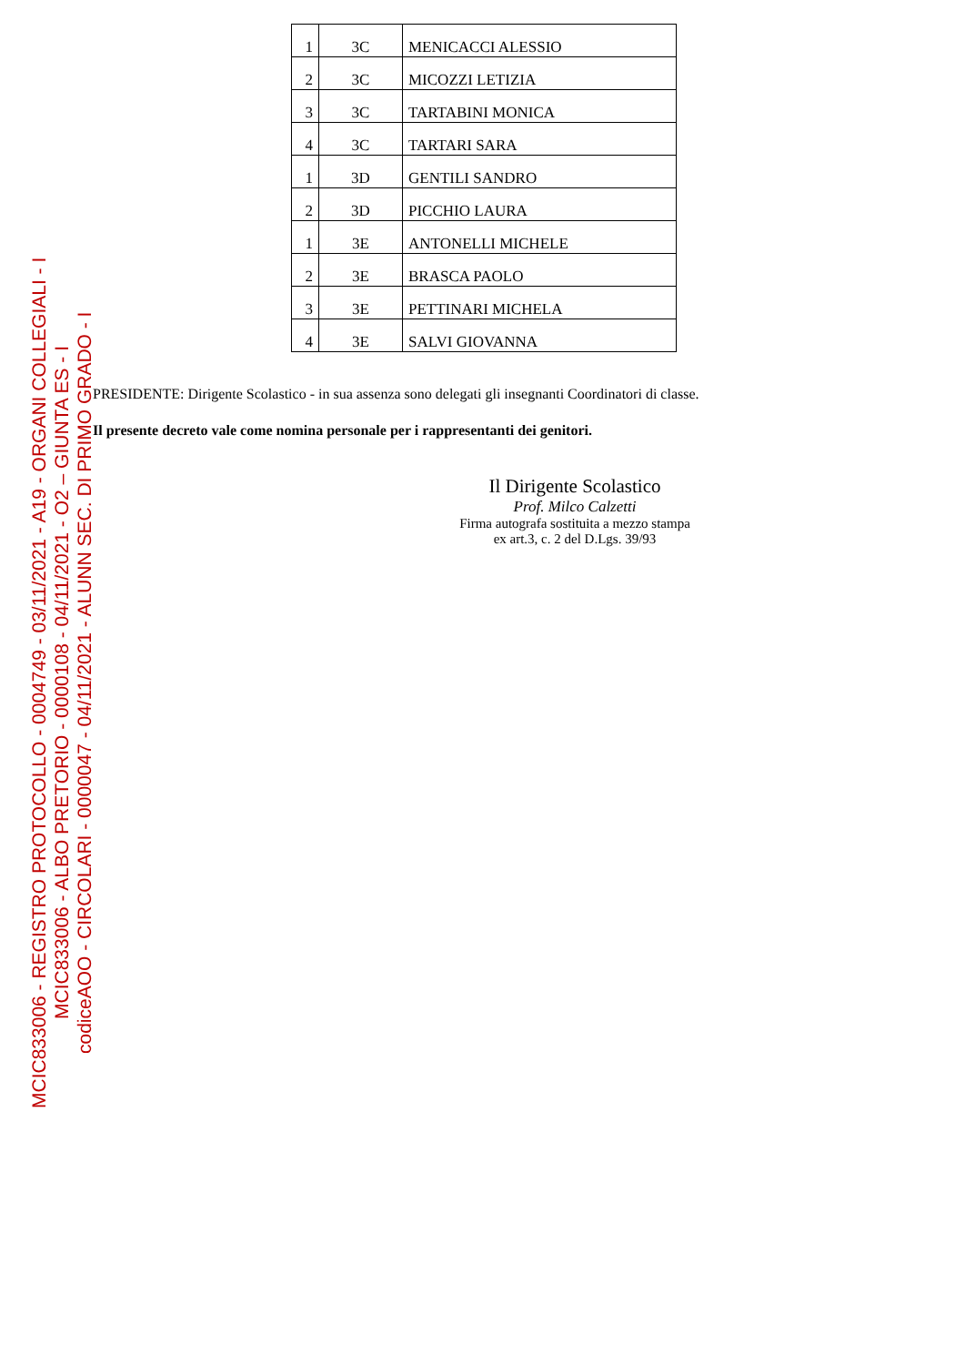| 1 | 3C | MENICACCI ALESSIO |
| 2 | 3C | MICOZZI LETIZIA |
| 3 | 3C | TARTABINI MONICA |
| 4 | 3C | TARTARI SARA |
| 1 | 3D | GENTILI SANDRO |
| 2 | 3D | PICCHIO LAURA |
| 1 | 3E | ANTONELLI MICHELE |
| 2 | 3E | BRASCA PAOLO |
| 3 | 3E | PETTINARI MICHELA |
| 4 | 3E | SALVI GIOVANNA |
PRESIDENTE: Dirigente Scolastico - in sua assenza sono delegati gli insegnanti Coordinatori di classe.
Il presente decreto vale come nomina personale per i rappresentanti dei genitori.
Il Dirigente Scolastico
Prof. Milco Calzetti
Firma autografa sostituita a mezzo stampa
ex art.3, c. 2 del D.Lgs. 39/93
MCIC833006 - REGISTRO PROTOCOLLO - 0004749 - 03/11/2021 - A19 - ORGANI COLLEGIALI - I
MCIC833006 - ALBO PRETORIO - 0000108 - 04/11/2021 - O2 – GIUNTA ES - I
codiceAOO - CIRCOLARI - 0000047 - 04/11/2021 - ALUNN SEC. DI PRIMO GRADO - I